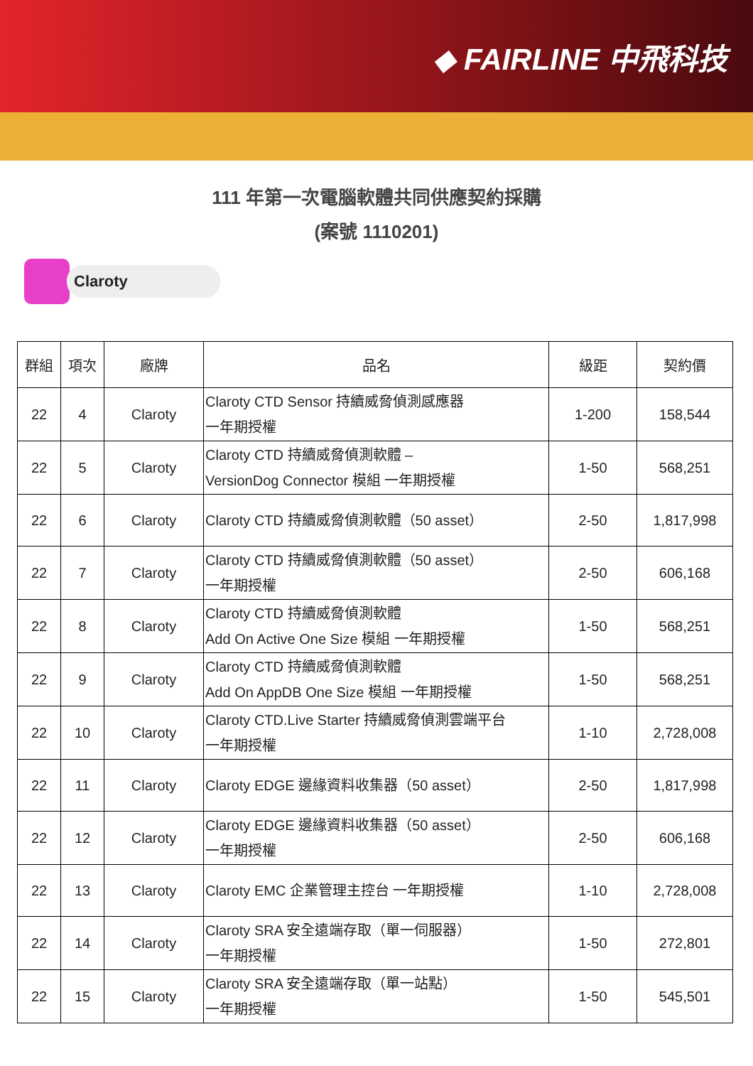◆ FAIRLINE 中飛科技
111 年第一次電腦軟體共同供應契約採購
(案號 1110201)
Claroty
| 群組 | 項次 | 廠牌 | 品名 | 級距 | 契約價 |
| --- | --- | --- | --- | --- | --- |
| 22 | 4 | Claroty | Claroty CTD Sensor 持續威脅偵測感應器 一年期授權 | 1-200 | 158,544 |
| 22 | 5 | Claroty | Claroty CTD 持續威脅偵測軟體 – VersionDog Connector 模組 一年期授權 | 1-50 | 568,251 |
| 22 | 6 | Claroty | Claroty CTD 持續威脅偵測軟體（50 asset） | 2-50 | 1,817,998 |
| 22 | 7 | Claroty | Claroty CTD 持續威脅偵測軟體（50 asset） 一年期授權 | 2-50 | 606,168 |
| 22 | 8 | Claroty | Claroty CTD 持續威脅偵測軟體 Add On Active One Size 模組 一年期授權 | 1-50 | 568,251 |
| 22 | 9 | Claroty | Claroty CTD 持續威脅偵測軟體 Add On AppDB One Size 模組 一年期授權 | 1-50 | 568,251 |
| 22 | 10 | Claroty | Claroty CTD.Live Starter 持續威脅偵測雲端平台 一年期授權 | 1-10 | 2,728,008 |
| 22 | 11 | Claroty | Claroty EDGE 邊緣資料收集器（50 asset） | 2-50 | 1,817,998 |
| 22 | 12 | Claroty | Claroty EDGE 邊緣資料收集器（50 asset） 一年期授權 | 2-50 | 606,168 |
| 22 | 13 | Claroty | Claroty EMC 企業管理主控台 一年期授權 | 1-10 | 2,728,008 |
| 22 | 14 | Claroty | Claroty SRA 安全遠端存取（單一伺服器） 一年期授權 | 1-50 | 272,801 |
| 22 | 15 | Claroty | Claroty SRA 安全遠端存取（單一站點） 一年期授權 | 1-50 | 545,501 |